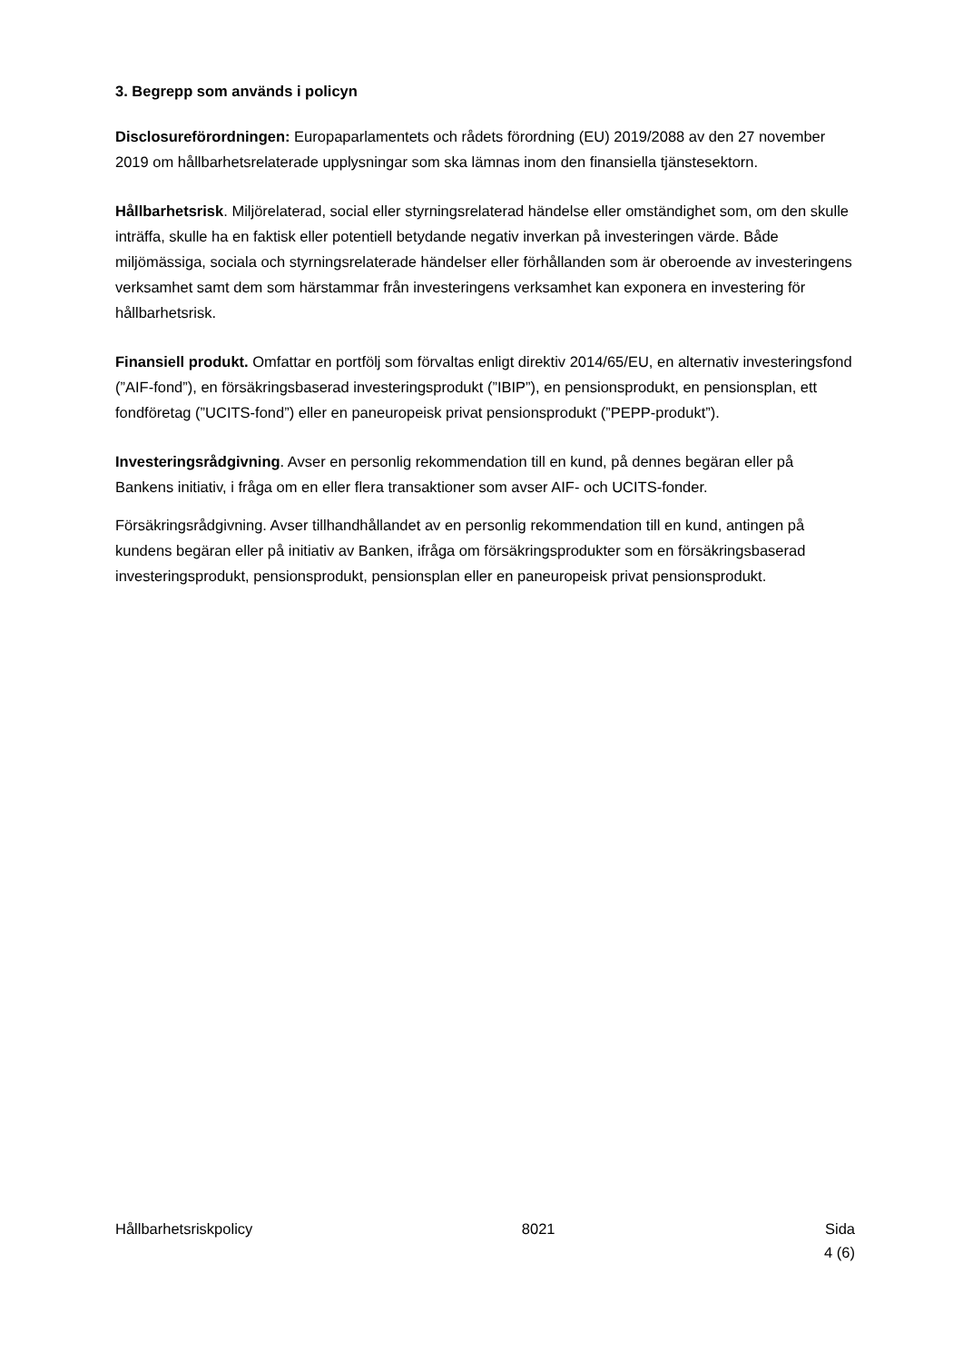3. Begrepp som används i policyn
Disclosureförordningen: Europaparlamentets och rådets förordning (EU) 2019/2088 av den 27 november 2019 om hållbarhetsrelaterade upplysningar som ska lämnas inom den finansiella tjänstesektorn.
Hållbarhetsrisk. Miljörelaterad, social eller styrningsrelaterad händelse eller omständighet som, om den skulle inträffa, skulle ha en faktisk eller potentiell betydande negativ inverkan på investeringen värde. Både miljömässiga, sociala och styrningsrelaterade händelser eller förhållanden som är oberoende av investeringens verksamhet samt dem som härstammar från investeringens verksamhet kan exponera en investering för hållbarhetsrisk.
Finansiell produkt. Omfattar en portfölj som förvaltas enligt direktiv 2014/65/EU, en alternativ investeringsfond (”AIF-fond”), en försäkringsbaserad investeringsprodukt (”IBIP”), en pensionsprodukt, en pensionsplan, ett fondföretag (”UCITS-fond”) eller en paneuropeisk privat pensionsprodukt (”PEPP-produkt”).
Investeringsrådgivning. Avser en personlig rekommendation till en kund, på dennes begäran eller på Bankens initiativ, i fråga om en eller flera transaktioner som avser AIF- och UCITS-fonder.
Försäkringsrådgivning. Avser tillhandhållandet av en personlig rekommendation till en kund, antingen på kundens begäran eller på initiativ av Banken, ifråga om försäkringsprodukter som en försäkringsbaserad investeringsprodukt, pensionsprodukt, pensionsplan eller en paneuropeisk privat pensionsprodukt.
Hållbarhetsriskpolicy 8021 Sida
4 (6)